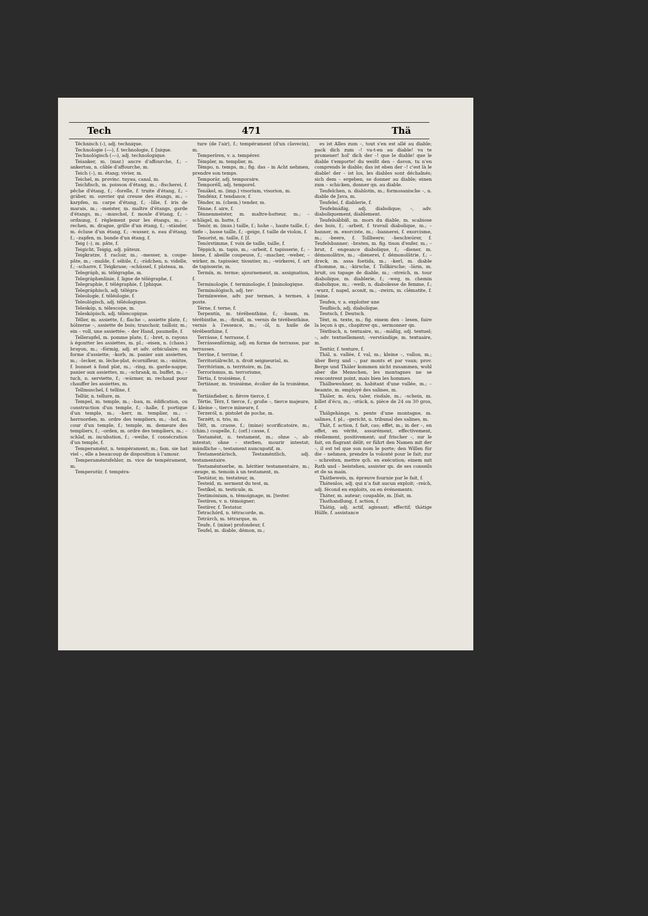Tech 471 Thä
Téchnisch (⏑), adj. technique.
Technologie (⏑⏑⏑), f. technologie, f. [nique.
Technológisch (⏑⏑⏑), adj. technologique.
Teianker, m. (mar.) ancre d'affourche, f.; –ankertau, n. câble d'affourche, m.
Teich (–), m. étang; vivier, m.
Teichel, m. provinc. tuyau, canal, m.
Teichfisch, m. poisson d'étang, m.; –fischerei, f. pêche d'étang, f.; –forelle, f. truite d'étang, f.; –gräber, m. ouvrier qui creuse des étangs, m.; –karpfen, m. carpe d'étang, f.; –lilie, f. iris de marais, m.; –meister, m. maître d'étangs, garde d'étangs, m.; –muschel, f. moule d'étang, f.; –ordnung, f. règlement pour les étangs, m.; –rechen, m. drague, grille d'un étang, f.; –ständer, m. écluse d'un étang, f.; –wasser, n. eau d'étang, f.; –zapfen, m. bonde d'un étang, f.
Teig (–), m. pâte, f.
Teigicht, Teigig, adj. pâteux.
Teigkratze, f. racloir, m.; –messer, n. coupe-pâte, m.; –mulde, f. sébile, f.; –rädchen, n. videlle, f.; –scharre, f. Teigkrase; –schüssel, f. plateau, m.
Telegráph, m. télégraphe, m.
Telegráphenlinie, f. ligne de télégraphe, f.
Telegraphíe, f. télégraphie, f. [phique.
Telegráphisch, adj. télégra-
Teleologíe, f. téléologie, f.
Teleológisch, adj. téléologique.
Teleskóp, n. télescope, m.
Teleskópisch, adj. télescopique.
Téller, m. assiette, f.; flache –, assiette plate, f.; hölzerne –, assiette de bois; tranchoir, tailloir, m.; ein – voll, une assiettée; – der Hand, paumelle, f.
Tellerapfel, m. pomme plate, f.; –bret, n. rayons à égoutter les assiettes, m. pl.; –eisen, n. (chass.) brayon, m.; –förmig, adj. et adv. orbiculaire; en forme d'assiette; –korb, m. panier aux assiettes, m.; –lecker, m. lèche-plat, écornifleur, m.; –mütze, f. bonnet à fond plat, m.; –ring, m. garde-nappe; panier aux assiettes, m.; –schrank, m. buffet, m.; –tuch, n. serviette, f.; –wärmer, m. rechaud pour chauffer les assiettes, m.
Tellmuschel, f. telline, f.
Tellúr, n. tellure, m.
Tempel, m. temple, m.; –bau, m. édification, ou construction d'un temple, f.; –halle, f. portique d'un temple, m.; –herr, m. templier, m.; –herrnorden, m. ordre des templiers, m.; –hof, m. cour d'un temple, f.; temple, m. demeure des templiers, f.; –orden, m. ordre des templiers, m.; –schlaf, m. incubation, f.; –weihe, f. consécration d'un temple, f.
Temperamént, n. tempérament, m.; fam. sie hat viel –, elle a beaucoup de disposition à l'amour.
Temperaméntsfehler, m. vice de tempérament, m.
Temperatúr, f. tempéra-
ture (de l'air), f.; tempérament (d'un clavecin), m.
Temperíren, v. a. tempérer.
Témpler, m. templier, m.
Témpo, n. temps, m.; fig. das – in Acht nehmen, prendre son temps.
Temporär, adj. temporaire.
Temporéll, adj. temporel.
Tenákel, m. (imp.) visorium, visorion, m.
Tendénz, f. tendance, f.
Ténder, m. (chem.) tender, m.
Ténne, f. aire, f.
Ténnenmeister, m. maître-batteur, m.; –schlägel, m. batte, f.
Tenór, m. (mus.) taille, f.; hohe –, haute taille, f.; tiefe –, basse taille, f.; –geige, f. taille de violon, f.
Tenoríst, m. taille, f. [f.
Tenórstimme, f. voix de taille, taille, f.
Téppich, m. tapis, m.; –arbeit, f. tapisserie, f.; –biene, f. abeille coupeuse, f.; –macher, –weber, –wirker, m. tapissier, tissutier, m.; –wirkerei, f. art de tapisserie, m.
Termín, m. terme; ajournement, m. assignation, f.
Terminologíe, f. terminologie, f. [minologique.
Terminológisch, adj. ter-
Termínweise, adv. par termes, à termes, à poste.
Térne, f. terne, f.
Terpentín, m. térébenthine, f.; –baum, m. térébinthe, m.; –firniß, m. vernis de térébenthine, vernis à l'essence, m.; –öl, n. huile de térébenthine, f.
Terrásse, f. terrasse, f.
Terrássenförmig, adj. en forme de terrasse, par terrasses.
Terríne, f. terrine, f.
Territoriálrecht, n. droit seigneurial, m.
Territórium, n. territoire, m. [m.
Terrorísmus, m. terrorisme,
Tértia, f. troisième, f.
Tertiáner, m. troisième, écolier de la troisième, m.
Tertiánfieber, n. fièvre tierce, f.
Tértie, Térz, f. tierce, f.; große –, tierce majeure, f.; kleine –, tierce mineure, f.
Terzeról, n. pistolet de poche, m.
Terzétt, n. trio, m.
Téſt, m. crasse, f.; (mine) scorificatoire, m.; (chim.) coupelle, f.; (orf.) casse, f.
Testamént, n. testament, m.; ohne –, ab-intestat; ohne – sterben, mourir intestat; mündliche –, testament nuncupatif, m.
Testamentárisch, Testaméntlich, adj. testamentaire.
Testaméntserbe, m. héritier testamentaire, m.; –zeuge, m. temoin à un testament, m.
Testátor, m. testateur, m.
Testeid, m. serment du test, m.
Testíkel, m. testicule, m.
Testimónium, n. témoignage, m. [tester.
Testíren, v. n. témoigner;
Testírer, f. Testator.
Tetrachórd, n. tétracorde, m.
Tetrárch, m. tétrarque, m.
Teufe, f. (mine) profondeur, f.
Teufel, m. diable, démon, m.;
es ist Alles zum –, tout s'en est allé au diable; pack dich zum –! va-t-en au diable! va te promener! hol' dich der –! que le diable! que le diable t'emporte! du weißt den – davon, tu n'en comprends le diable; das ist eben der –! c'est là le diable! der – ist los, les diables sont déchaînés; sich dem – ergeben, se donner au diable; einen zum – schicken, donner qn. au diable.
Teufelchen, n. diablotin, m.; formosanische –, n. diable de Java, m.
Teufeleí, f. diablerie, f.
Teufelmäßig, adj. diabolique; –, adv. diaboliquement, diablement.
Teufelsábbiß, m. mors du diable, m. scabiose des bois, f.; –arbeit, f. travail diabolique, m.; –banner, m. exorciste, m.; –bannerei, f. exorcisme, m.; –beere, f. Tollbeere; –beschwörer, f. Teufelsbanner; –braten, m. fig. tison d'enfer, m.; –brut, f. engeance diabolique, f.; –diener, m. démonolâtre, m.; –dienerei, f. démonolâtrie, f.; –dreck, m. assa foetida, m.; –kerl, m. diable d'homme, m.; –kirsche, f. Tollkirsche; –lärm, m. bruit, ou tapage de diable, m.; –streich, m. tour diabolique, m. diablerie, f.; –weg, m. chemin diabolique, m.; –weib, n. diabolesse de femme, f.; –wurz, f. napel, aconit, m.; –zwirn, m. clématite, f. [mine.
Teufen, v. a. exploiter une
Teuflisch, adj. diabolique.
Teutsch, f. Deutsch.
Téxt, m. texte, m.; fig. einem den – lesen, faire la leçon à qn., chapitrer qn., sermonner qn.
Téxtbuch, n. textuaire, m.; –mäßig, adj. textuel; –, adv. textuellement; –verständige, m. textuaire, m.
Textúr, f. texture, f.
Thál, n. vallée, f. val, m.; kleine –, vallon, m.; über Berg und –, par monts et par vaux; prov. Berge und Thäler kommen nicht zusammen, wohl aber die Menschen, les montagnes ne se rencontrent point, mais bien les hommes.
Thálbewohner, m. habitant d'une vallée, m.; –beamte, m. employé des salines, m.
Tháler, m. écu, taler, risdale, m.; –schein, m. billet d'écu, m.; –stück, n. pièce de 24 ou 30 gros, f.
Thálgehänge, n. pente d'une montagne, m. salines, f. pl.; –gericht, n. tribunal des salines, m.
Thát, f. action, f. fait, cas; effet, m.; in der –, en effet, en vérité, assurément, effectivement, réellement, positivement; auf frischer –, sur le fait, en flagrant délit; er führt den Namen mit der –, il est tel que son nom le porte; den Willen für die – nehmen, prendre la volonté pour le fait; zur – schreiten, mettre qch. en exécution; einem mit Rath und – beistehen, assister qn. de ses conseils et de sa main.
Thátbeweis, m. épreuve fournie par le fait, f.
Thátenlos, adj. qui n'a fait aucun exploit; –reich, adj. fécond en exploits, ou en événements.
Tháter, m. auteur; coupable, m. [fait, m.
Thathandlung, f. action, f.
Thätig, adj. actif, agissant; effectif; thätige Hülfe, f. assistance